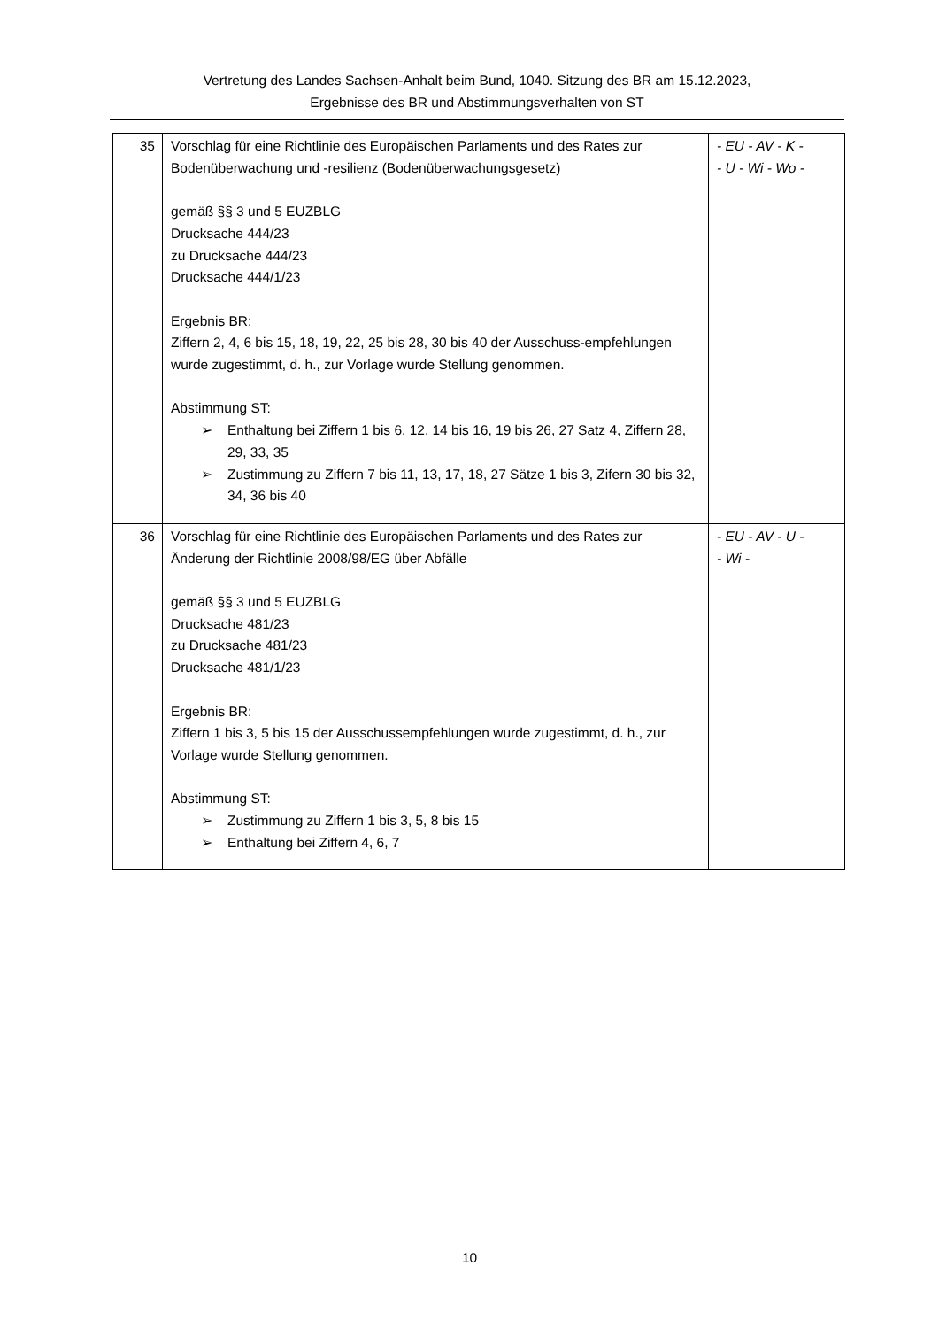Vertretung des Landes Sachsen-Anhalt beim Bund, 1040. Sitzung des BR am 15.12.2023,
Ergebnisse des BR und Abstimmungsverhalten von ST
| 35 | Vorschlag für eine Richtlinie des Europäischen Parlaments und des Rates zur Bodenüberwachung und -resilienz (Bodenüberwachungsgesetz) gemäß §§ 3 und 5 EUZBLG Drucksache 444/23 zu Drucksache 444/23 Drucksache 444/1/23 Ergebnis BR: Ziffern 2, 4, 6 bis 15, 18, 19, 22, 25 bis 28, 30 bis 40 der Ausschuss-empfehlungen wurde zugestimmt, d. h., zur Vorlage wurde Stellung genommen. Abstimmung ST: ➢ Enthaltung bei Ziffern 1 bis 6, 12, 14 bis 16, 19 bis 26, 27 Satz 4, Ziffern 28, 29, 33, 35 ➢ Zustimmung zu Ziffern 7 bis 11, 13, 17, 18, 27 Sätze 1 bis 3, Zifern 30 bis 32, 34, 36 bis 40 | - EU - AV - K - - U - Wi - Wo - |
| 36 | Vorschlag für eine Richtlinie des Europäischen Parlaments und des Rates zur Änderung der Richtlinie 2008/98/EG über Abfälle gemäß §§ 3 und 5 EUZBLG Drucksache 481/23 zu Drucksache 481/23 Drucksache 481/1/23 Ergebnis BR: Ziffern 1 bis 3, 5 bis 15 der Ausschussempfehlungen wurde zugestimmt, d. h., zur Vorlage wurde Stellung genommen. Abstimmung ST: ➢ Zustimmung zu Ziffern 1 bis 3, 5, 8 bis 15 ➢ Enthaltung bei Ziffern 4, 6, 7 | - EU - AV - U - - Wi - |
10